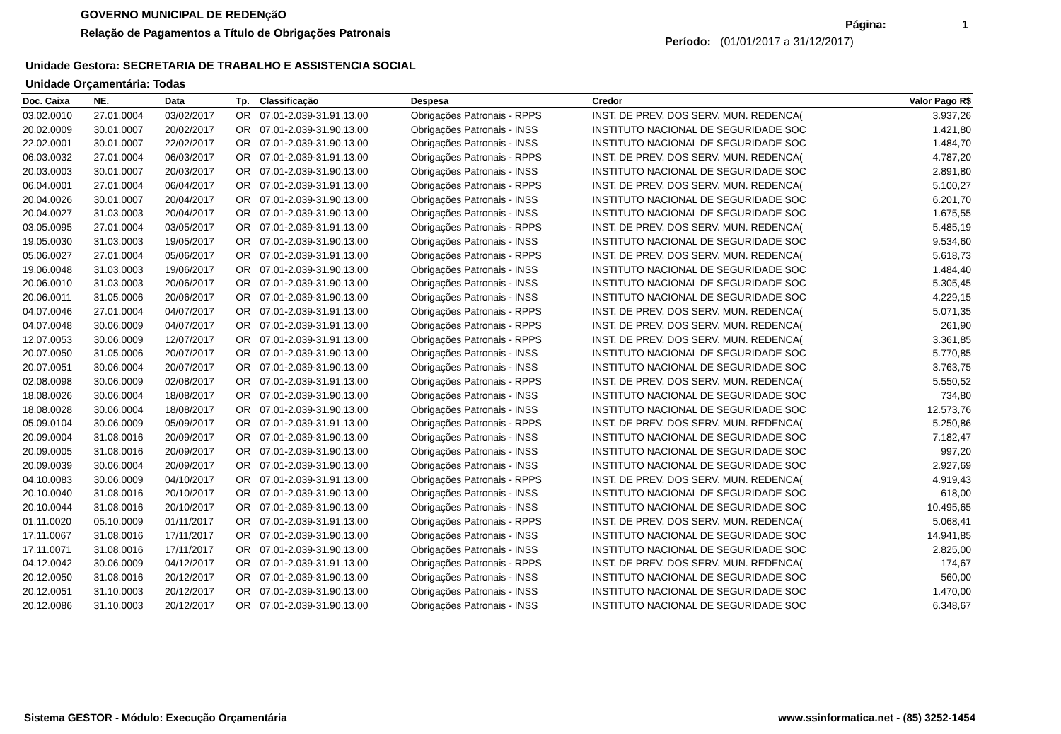GOVERNO MUNICIPAL DE REDENçãO
Relação de Pagamentos a Título de Obrigações Patronais
Página: 1
Período: (01/01/2017 a 31/12/2017)
Unidade Gestora: SECRETARIA DE TRABALHO E ASSISTENCIA SOCIAL
Unidade Orçamentária: Todas
| Doc. Caixa | NE. | Data | Tp. | Classificação | Despesa | Credor | Valor Pago R$ |
| --- | --- | --- | --- | --- | --- | --- | --- |
| 03.02.0010 | 27.01.0004 | 03/02/2017 | OR | 07.01-2.039-31.91.13.00 | Obrigações Patronais - RPPS | INST. DE PREV. DOS SERV. MUN. REDENCA( | 3.937,26 |
| 20.02.0009 | 30.01.0007 | 20/02/2017 | OR | 07.01-2.039-31.90.13.00 | Obrigações Patronais - INSS | INSTITUTO NACIONAL DE SEGURIDADE SOC | 1.421,80 |
| 22.02.0001 | 30.01.0007 | 22/02/2017 | OR | 07.01-2.039-31.90.13.00 | Obrigações Patronais - INSS | INSTITUTO NACIONAL DE SEGURIDADE SOC | 1.484,70 |
| 06.03.0032 | 27.01.0004 | 06/03/2017 | OR | 07.01-2.039-31.91.13.00 | Obrigações Patronais - RPPS | INST. DE PREV. DOS SERV. MUN. REDENCA( | 4.787,20 |
| 20.03.0003 | 30.01.0007 | 20/03/2017 | OR | 07.01-2.039-31.90.13.00 | Obrigações Patronais - INSS | INSTITUTO NACIONAL DE SEGURIDADE SOC | 2.891,80 |
| 06.04.0001 | 27.01.0004 | 06/04/2017 | OR | 07.01-2.039-31.91.13.00 | Obrigações Patronais - RPPS | INST. DE PREV. DOS SERV. MUN. REDENCA( | 5.100,27 |
| 20.04.0026 | 30.01.0007 | 20/04/2017 | OR | 07.01-2.039-31.90.13.00 | Obrigações Patronais - INSS | INSTITUTO NACIONAL DE SEGURIDADE SOC | 6.201,70 |
| 20.04.0027 | 31.03.0003 | 20/04/2017 | OR | 07.01-2.039-31.90.13.00 | Obrigações Patronais - INSS | INSTITUTO NACIONAL DE SEGURIDADE SOC | 1.675,55 |
| 03.05.0095 | 27.01.0004 | 03/05/2017 | OR | 07.01-2.039-31.91.13.00 | Obrigações Patronais - RPPS | INST. DE PREV. DOS SERV. MUN. REDENCA( | 5.485,19 |
| 19.05.0030 | 31.03.0003 | 19/05/2017 | OR | 07.01-2.039-31.90.13.00 | Obrigações Patronais - INSS | INSTITUTO NACIONAL DE SEGURIDADE SOC | 9.534,60 |
| 05.06.0027 | 27.01.0004 | 05/06/2017 | OR | 07.01-2.039-31.91.13.00 | Obrigações Patronais - RPPS | INST. DE PREV. DOS SERV. MUN. REDENCA( | 5.618,73 |
| 19.06.0048 | 31.03.0003 | 19/06/2017 | OR | 07.01-2.039-31.90.13.00 | Obrigações Patronais - INSS | INSTITUTO NACIONAL DE SEGURIDADE SOC | 1.484,40 |
| 20.06.0010 | 31.03.0003 | 20/06/2017 | OR | 07.01-2.039-31.90.13.00 | Obrigações Patronais - INSS | INSTITUTO NACIONAL DE SEGURIDADE SOC | 5.305,45 |
| 20.06.0011 | 31.05.0006 | 20/06/2017 | OR | 07.01-2.039-31.90.13.00 | Obrigações Patronais - INSS | INSTITUTO NACIONAL DE SEGURIDADE SOC | 4.229,15 |
| 04.07.0046 | 27.01.0004 | 04/07/2017 | OR | 07.01-2.039-31.91.13.00 | Obrigações Patronais - RPPS | INST. DE PREV. DOS SERV. MUN. REDENCA( | 5.071,35 |
| 04.07.0048 | 30.06.0009 | 04/07/2017 | OR | 07.01-2.039-31.91.13.00 | Obrigações Patronais - RPPS | INST. DE PREV. DOS SERV. MUN. REDENCA( | 261,90 |
| 12.07.0053 | 30.06.0009 | 12/07/2017 | OR | 07.01-2.039-31.91.13.00 | Obrigações Patronais - RPPS | INST. DE PREV. DOS SERV. MUN. REDENCA( | 3.361,85 |
| 20.07.0050 | 31.05.0006 | 20/07/2017 | OR | 07.01-2.039-31.90.13.00 | Obrigações Patronais - INSS | INSTITUTO NACIONAL DE SEGURIDADE SOC | 5.770,85 |
| 20.07.0051 | 30.06.0004 | 20/07/2017 | OR | 07.01-2.039-31.90.13.00 | Obrigações Patronais - INSS | INSTITUTO NACIONAL DE SEGURIDADE SOC | 3.763,75 |
| 02.08.0098 | 30.06.0009 | 02/08/2017 | OR | 07.01-2.039-31.91.13.00 | Obrigações Patronais - RPPS | INST. DE PREV. DOS SERV. MUN. REDENCA( | 5.550,52 |
| 18.08.0026 | 30.06.0004 | 18/08/2017 | OR | 07.01-2.039-31.90.13.00 | Obrigações Patronais - INSS | INSTITUTO NACIONAL DE SEGURIDADE SOC | 734,80 |
| 18.08.0028 | 30.06.0004 | 18/08/2017 | OR | 07.01-2.039-31.90.13.00 | Obrigações Patronais - INSS | INSTITUTO NACIONAL DE SEGURIDADE SOC | 12.573,76 |
| 05.09.0104 | 30.06.0009 | 05/09/2017 | OR | 07.01-2.039-31.91.13.00 | Obrigações Patronais - RPPS | INST. DE PREV. DOS SERV. MUN. REDENCA( | 5.250,86 |
| 20.09.0004 | 31.08.0016 | 20/09/2017 | OR | 07.01-2.039-31.90.13.00 | Obrigações Patronais - INSS | INSTITUTO NACIONAL DE SEGURIDADE SOC | 7.182,47 |
| 20.09.0005 | 31.08.0016 | 20/09/2017 | OR | 07.01-2.039-31.90.13.00 | Obrigações Patronais - INSS | INSTITUTO NACIONAL DE SEGURIDADE SOC | 997,20 |
| 20.09.0039 | 30.06.0004 | 20/09/2017 | OR | 07.01-2.039-31.90.13.00 | Obrigações Patronais - INSS | INSTITUTO NACIONAL DE SEGURIDADE SOC | 2.927,69 |
| 04.10.0083 | 30.06.0009 | 04/10/2017 | OR | 07.01-2.039-31.91.13.00 | Obrigações Patronais - RPPS | INST. DE PREV. DOS SERV. MUN. REDENCA( | 4.919,43 |
| 20.10.0040 | 31.08.0016 | 20/10/2017 | OR | 07.01-2.039-31.90.13.00 | Obrigações Patronais - INSS | INSTITUTO NACIONAL DE SEGURIDADE SOC | 618,00 |
| 20.10.0044 | 31.08.0016 | 20/10/2017 | OR | 07.01-2.039-31.90.13.00 | Obrigações Patronais - INSS | INSTITUTO NACIONAL DE SEGURIDADE SOC | 10.495,65 |
| 01.11.0020 | 05.10.0009 | 01/11/2017 | OR | 07.01-2.039-31.91.13.00 | Obrigações Patronais - RPPS | INST. DE PREV. DOS SERV. MUN. REDENCA( | 5.068,41 |
| 17.11.0067 | 31.08.0016 | 17/11/2017 | OR | 07.01-2.039-31.90.13.00 | Obrigações Patronais - INSS | INSTITUTO NACIONAL DE SEGURIDADE SOC | 14.941,85 |
| 17.11.0071 | 31.08.0016 | 17/11/2017 | OR | 07.01-2.039-31.90.13.00 | Obrigações Patronais - INSS | INSTITUTO NACIONAL DE SEGURIDADE SOC | 2.825,00 |
| 04.12.0042 | 30.06.0009 | 04/12/2017 | OR | 07.01-2.039-31.91.13.00 | Obrigações Patronais - RPPS | INST. DE PREV. DOS SERV. MUN. REDENCA( | 174,67 |
| 20.12.0050 | 31.08.0016 | 20/12/2017 | OR | 07.01-2.039-31.90.13.00 | Obrigações Patronais - INSS | INSTITUTO NACIONAL DE SEGURIDADE SOC | 560,00 |
| 20.12.0051 | 31.10.0003 | 20/12/2017 | OR | 07.01-2.039-31.90.13.00 | Obrigações Patronais - INSS | INSTITUTO NACIONAL DE SEGURIDADE SOC | 1.470,00 |
| 20.12.0086 | 31.10.0003 | 20/12/2017 | OR | 07.01-2.039-31.90.13.00 | Obrigações Patronais - INSS | INSTITUTO NACIONAL DE SEGURIDADE SOC | 6.348,67 |
Sistema GESTOR - Módulo: Execução Orçamentária www.ssinformatica.net - (85) 3252-1454